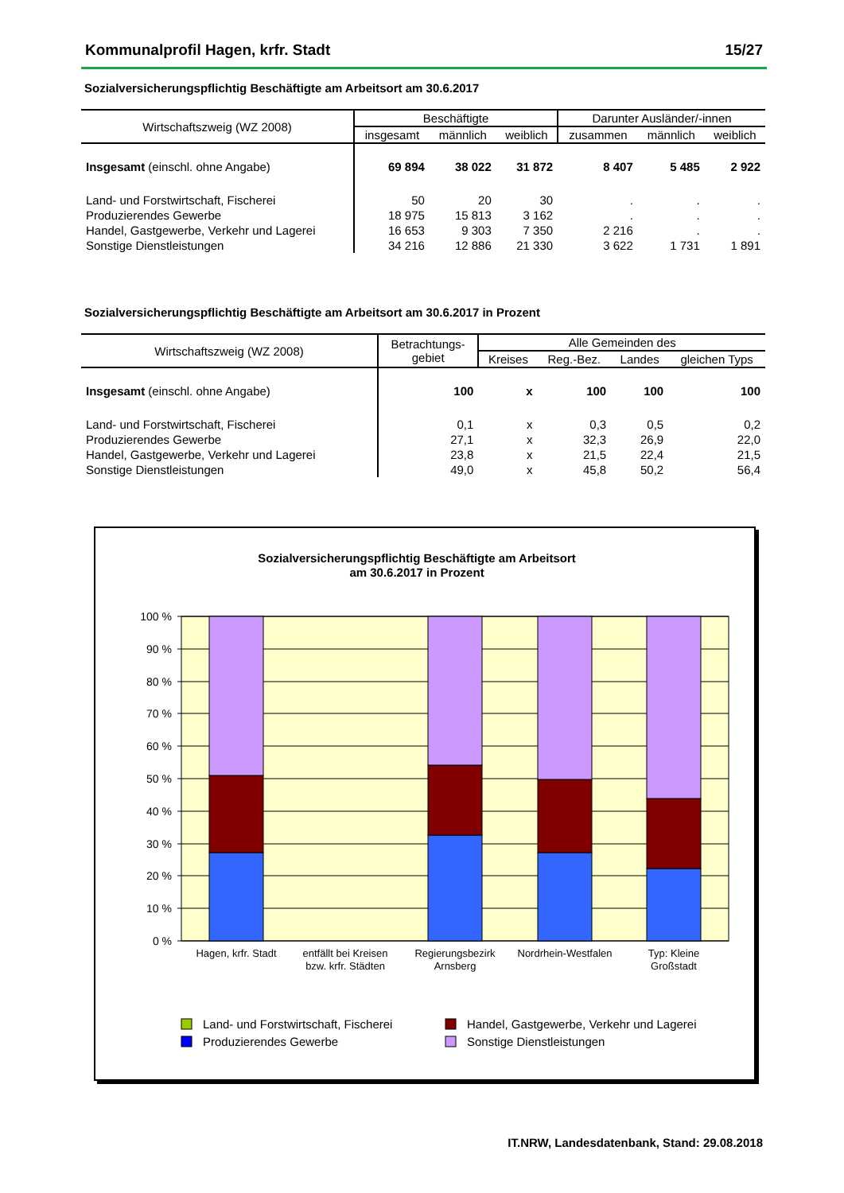Kommunalprofil Hagen, krfr. Stadt 15/27
Sozialversicherungspflichtig Beschäftigte am Arbeitsort am 30.6.2017
| Wirtschaftszweig (WZ 2008) | Beschäftigte | | | Darunter Ausländer/-innen | | |
| --- | --- | --- | --- | --- | --- | --- |
| | insgesamt | männlich | weiblich | zusammen | männlich | weiblich |
| Insgesamt (einschl. ohne Angabe) | 69 894 | 38 022 | 31 872 | 8 407 | 5 485 | 2 922 |
| Land- und Forstwirtschaft, Fischerei | 50 | 20 | 30 | . | . | . |
| Produzierendes Gewerbe | 18 975 | 15 813 | 3 162 | . | . | . |
| Handel, Gastgewerbe, Verkehr und Lagerei | 16 653 | 9 303 | 7 350 | 2 216 | . | . |
| Sonstige Dienstleistungen | 34 216 | 12 886 | 21 330 | 3 622 | 1 731 | 1 891 |
Sozialversicherungspflichtig Beschäftigte am Arbeitsort am 30.6.2017 in Prozent
| Wirtschaftszweig (WZ 2008) | Betrachtungs- gebiet | Alle Gemeinden des | | | |
| --- | --- | --- | --- | --- | --- |
| | | Kreises | Reg.-Bez. | Landes | gleichen Typs |
| Insgesamt (einschl. ohne Angabe) | 100 | x | 100 | 100 | 100 |
| Land- und Forstwirtschaft, Fischerei | 0,1 | x | 0,3 | 0,5 | 0,2 |
| Produzierendes Gewerbe | 27,1 | x | 32,3 | 26,9 | 22,0 |
| Handel, Gastgewerbe, Verkehr und Lagerei | 23,8 | x | 21,5 | 22,4 | 21,5 |
| Sonstige Dienstleistungen | 49,0 | x | 45,8 | 50,2 | 56,4 |
Sozialversicherungspflichtig Beschäftigte am Arbeitsort
am 30.6.2017 in Prozent
100 %
90 %
80 %
70 %
60 %
50 %
40 %
30 %
20 %
10 %
0 %
Hagen, krfr. Stadt
entfällt bei Kreisen
bzw. krfr. Städten
Regierungsbezirk
Arnsberg
Nordrhein-Westfalen
Typ: Kleine
Großstadt
Land- und Forstwirtschaft, Fischerei
Handel, Gastgewerbe, Verkehr und Lagerei
Produzierendes Gewerbe
Sonstige Dienstleistungen
IT.NRW, Landesdatenbank, Stand: 29.08.2018